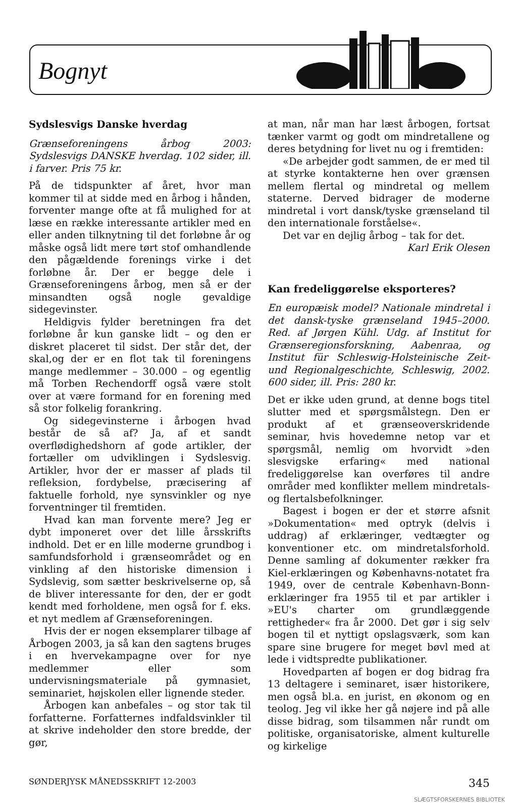Bognyt
Sydslesvigs Danske hverdag
Grænseforeningens årbog 2003: Sydslesvigs DANSKE hverdag. 102 sider, ill. i farver. Pris 75 kr.
På de tidspunkter af året, hvor man kommer til at sidde med en årbog i hånden, forventer mange ofte at få mulighed for at læse en række interessante artikler med en eller anden tilknytning til det forløbne år og måske også lidt mere tørt stof omhandlende den pågældende forenings virke i det forløbne år. Der er begge dele i Grænseforeningens årbog, men så er der minsandten også nogle gevaldige sidegevinster.
Heldigvis fylder beretningen fra det forløbne år kun ganske lidt – og den er diskret placeret til sidst. Der står det, der skal,og der er en flot tak til foreningens mange medlemmer – 30.000 – og egentlig må Torben Rechendorff også være stolt over at være formand for en forening med så stor folkelig forankring.
Og sidegevinsterne i årbogen hvad består de så af? Ja, af et sandt overflødighedshorn af gode artikler, der fortæller om udviklingen i Sydslesvig. Artikler, hvor der er masser af plads til refleksion, fordybelse, præcisering af faktuelle forhold, nye synsvinkler og nye forventninger til fremtiden.
Hvad kan man forvente mere? Jeg er dybt imponeret over det lille årsskrifts indhold. Det er en lille moderne grundbog i samfundsforhold i grænseområdet og en vinkling af den historiske dimension i Sydslevig, som sætter beskrivelserne op, så de bliver interessante for den, der er godt kendt med forholdene, men også for f. eks. et nyt medlem af Grænseforeningen.
Hvis der er nogen eksemplarer tilbage af Årbogen 2003, ja så kan den sagtens bruges i en hvervekampagne over for nye medlemmer eller som undervisningsmateriale på gymnasiet, seminariet, højskolen eller lignende steder.
Årbogen kan anbefales – og stor tak til forfatterne. Forfatternes indfaldsvinkler til at skrive indeholder den store bredde, der gør,
at man, når man har læst årbogen, fortsat tænker varmt og godt om mindretallene og deres betydning for livet nu og i fremtiden:
«De arbejder godt sammen, de er med til at styrke kontakterne hen over grænsen mellem flertal og mindretal og mellem staterne. Derved bidrager de moderne mindretal i vort dansk/tyske grænseland til den internationale forståelse«.
Det var en dejlig årbog – tak for det.
Karl Erik Olesen
Kan fredeliggørelse eksporteres?
En europæisk model? Nationale mindretal i det dansk-tyske grænseland 1945–2000. Red. af Jørgen Kühl. Udg. af Institut for Grænseregionsforskning, Aabenraa, og Institut für Schleswig-Holsteinische Zeit- und Regionalgeschichte, Schleswig, 2002. 600 sider, ill. Pris: 280 kr.
Det er ikke uden grund, at denne bogs titel slutter med et spørgsmålstegn. Den er produkt af et grænseoverskridende seminar, hvis hovedemne netop var et spørgsmål, nemlig om hvorvidt »den slesvigske erfaring« med national fredeliggørelse kan overføres til andre områder med konflikter mellem mindretals- og flertalsbefolkninger.
Bagest i bogen er der et større afsnit »Dokumentation« med optryk (delvis i uddrag) af erklæringer, vedtægter og konventioner etc. om mindretalsforhold. Denne samling af dokumenter rækker fra Kiel-erklæringen og Københavns-notatet fra 1949, over de centrale København-Bonn-erklæringer fra 1955 til et par artikler i »EU's charter om grundlæggende rettigheder« fra år 2000. Det gør i sig selv bogen til et nyttigt opslagsværk, som kan spare sine brugere for meget bøvl med at lede i vidtspredte publikationer.
Hovedparten af bogen er dog bidrag fra 13 deltagere i seminaret, især historikere, men også bl.a. en jurist, en økonom og en teolog. Jeg vil ikke her gå nøjere ind på alle disse bidrag, som tilsammen når rundt om politiske, organisatoriske, alment kulturelle og kirkelige
SØNDERJYSK MÅNEDSSKRIFT 12-2003 345
SLÆGTSFORSKERNES BIBLIOTEK